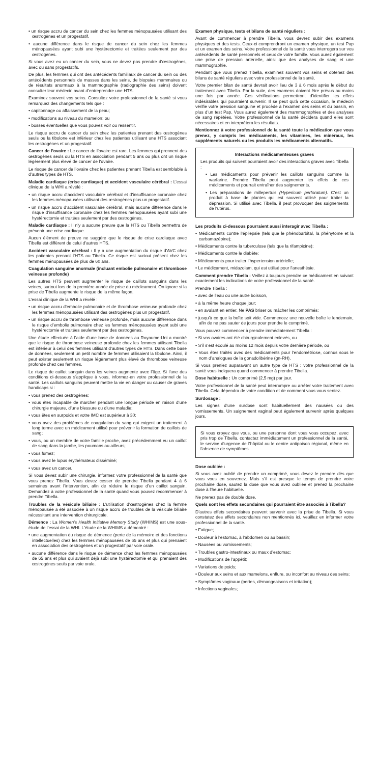• un risque accru de cancer du sein chez les femmes ménopausées utilisant des œstrogènes et un progestatif.
• aucune différence dans le risque de cancer du sein chez les femmes ménopausées ayant subi une hystérectomie et traitées seulement par des œstrogènes.
Si vous avez eu un cancer du sein, vous ne devez pas prendre d’œstrogènes, avec ou sans progestatifs.
De plus, les femmes qui ont des antécédents familiaux de cancer du sein ou des antécédents personnels de masses dans les seins, de biopsies mammaires ou de résultats anormaux à la mammographie (radiographie des seins) doivent consulter leur médecin avant d’entreprendre une HTS.
Examinez souvent vos seins. Consultez votre professionnel de la santé si vous remarquez des changements tels que :
• capitonnage ou affaissement de la peau;
• modifications au niveau du mamelon; ou
• bosses éventuelles que vous pouvez voir ou ressentir.
Le risque accru de cancer du sein chez les patientes prenant des œstrogènes seuls ou la tibolone est inférieur chez les patientes utilisant une HTS associant les œstrogènes et un progestatif.
Cancer de l’ovaire : Le cancer de l’ovaire est rare. Les femmes qui prennent des œstrogènes seuls ou la HTS en association pendant 5 ans ou plus ont un risque légèrement plus élevé de cancer de l’ovaire.
Le risque de cancer de l’ovaire chez les patientes prenant Tibella est semblable à d’autres types de HTS.
Maladie cardiaque (crise cardiaque) et accident vasculaire cérébral : L’essai clinique de la WHI a révélé :
• un risque accru d’accident vasculaire cérébral et d’insuffisance coronaire chez les femmes ménopausées utilisant des œstrogènes plus un progestatif.
• un risque accru d’accident vasculaire cérébral, mais aucune différence dans le risque d’insuffisance coronaire chez les femmes ménopausées ayant subi une hystérectomie et traitées seulement par des œstrogènes.
Maladie cardiaque : Il n’y a aucune preuve que la HTS ou Tibella permettra de prévenir une crise cardiaque.
Aucun élément de preuve ne suggère que le risque de crise cardiaque avec Tibella est différent de celui d’autres HTS.
Accident vasculaire cérébral : Il y a une augmentation du risque d’AVC chez les patientes prenant l’HTS ou Tibella. Ce risque est surtout présent chez les femmes ménopausées de plus de 60 ans.
Coagulation sanguine anormale (incluant embolie pulmonaire et thrombose veineuse profonde)
Les autres HTS peuvent augmenter le risque de caillots sanguins dans les veines, surtout lors de la première année de prise du médicament. On ignore si la prise de Tibella augmente le risque de la même façon.
L’essai clinique de la WHI a révélé :
• un risque accru d’embolie pulmonaire et de thrombose veineuse profonde chez les femmes ménopausées utilisant des œstrogènes plus un progestatif.
• un risque accru de thrombose veineuse profonde, mais aucune différence dans le risque d’embolie pulmonaire chez les femmes ménopausées ayant subi une hystérectomie et traitées seulement par des œstrogènes.
Une étude effectuée à l’aide d’une base de données au Royaume-Uni a montré que le risque de thrombose veineuse profonde chez les femmes utilisant Tibella est inférieur à celui des femmes utilisant d’autres types de HTS. Dans cette base de données, seulement un petit nombre de femmes utilisaient la tibolone. Ainsi, il peut exister seulement un risque légèrement plus élevé de thrombose veineuse profonde chez ces femmes.
Le risque de caillot sanguin dans les veines augmente avec l’âge. Si l’une des conditions ci-dessous s’applique à vous, informez-en votre professionnel de la santé. Les caillots sanguins peuvent mettre la vie en danger ou causer de graves handicaps si :
• vous prenez des œstrogènes;
• vous êtes incapable de marcher pendant une longue période en raison d’une chirurgie majeure, d’une blessure ou d’une maladie;
• vous êtes en surpoids et votre IMC est supérieur à 30;
• vous avez des problèmes de coagulation du sang qui exigent un traitement à long terme avec un médicament utilisé pour prévenir la formation de caillots de sang;
• vous, ou un membre de votre famille proche, avez précédemment eu un caillot de sang dans la jambe, les poumons ou ailleurs;
• vous fumez;
• vous avez le lupus érythémateux disséminé;
• vous avez un cancer.
Si vous devez subir une chirurgie, informez votre professionnel de la santé que vous prenez Tibella. Vous devez cesser de prendre Tibella pendant 4 à 6 semaines avant l’intervention, afin de réduire le risque d’un caillot sanguin. Demandez à votre professionnel de la santé quand vous pouvez recommencer à prendre Tibella.
Troubles de la vésicule biliaire : L’utilisation d’œstrogènes chez la femme ménopausée a été associée à un risque accru de troubles de la vésicule biliaire nécessitant une intervention chirurgicale.
Démence : La Women’s Health Initiative Memory Study (WHIMS) est une sous-étude de l’essai de la WHI. L’étude de la WHIMS a démontré :
• une augmentation du risque de démence (perte de la mémoire et des fonctions intellectuelles) chez les femmes ménopausées de 65 ans et plus qui prenaient en association des œstrogènes et un progestatif par voie orale.
• aucune différence dans le risque de démence chez les femmes ménopausées de 65 ans et plus qui avaient déjà subi une hystérectomie et qui prenaient des œstrogènes seuls par voie orale.
Examen physique, tests et bilans de santé réguliers :
Avant de commencer à prendre Tibella, vous devrez subir des examens physiques et des tests. Ceux-ci comprendront un examen physique, un test Pap et un examen des seins. Votre professionnel de la santé vous interrogera sur vos antécédents de santé personnels et ceux de votre famille. Vous aurez également une prise de pression artérielle, ainsi que des analyses de sang et une mammographie.
Pendant que vous prenez Tibella, examinez souvent vos seins et obtenez des bilans de santé réguliers avec votre professionnel de la santé.
Votre premier bilan de santé devrait avoir lieu de 3 à 6 mois après le début du traitement avec Tibella. Par la suite, des examens doivent être prévus au moins une fois par année. Ces vérifications permettront d’identifier les effets indésirables qui pourraient survenir. Il se peut qu’à cette occasion, le médecin vérifie votre pression sanguine et procède à l’examen des seins et du bassin, en plus d’un test Pap. Vous aurez également des mammographies et des analyses de sang répétées. Votre professionnel de la santé décidera quand elles sont nécessaires et en interprétera les résultats.
Mentionnez à votre professionnel de la santé toute la médication que vous prenez, y compris les médicaments, les vitamines, les minéraux, les suppléments naturels ou les produits les médicaments alternatifs.
Interactions médicamenteuses graves
Les produits qui suivent pourraient avoir des interactions graves avec Tibella :
• Les médicaments pour prévenir les caillots sanguins comme la warfarine. Prendre Tibella peut augmenter les effets de ces médicaments et pourrait entraîner des saignements.
• Les préparations de millepertuis (Hypericum perforatum). C’est un produit à base de plantes qui est souvent utilisé pour traiter la dépression. Si utilisé avec Tibella, il peut provoquer des saignements de l’utérus.
Les produits ci-dessous pourraient aussi interagir avec Tibella :
• Médicaments contre l’épilepsie (tels que le phénobarbital, la phénytoïne et la carbamazépine);
• Médicaments contre la tuberculose (tels que la rifampicine);
• Médicaments contre le diabète;
• Médicaments pour traiter l’hypertension artérielle;
• Le médicament, midazolam, qui est utilisé pour l’anesthésie.
Comment prendre Tibella : Veillez à toujours prendre ce médicament en suivant exactement les indications de votre professionnel de la santé.
Prendre Tibella :
• avec de l’eau ou une autre boisson,
• à la même heure chaque jour;
• en avalant en entier. Ne PAS briser ou mâcher les comprimés;
• jusqu’à ce que la boîte soit vide. Commencez une nouvelle boîte le lendemain, afin de ne pas sauter de jours pour prendre le comprimé.
Vous pouvez commencer à prendre immédiatement Tibella :
• Si vos ovaires ont été chirurgicalement enlevés, ou
• S’il s’est écoulé au moins 12 mois depuis votre dernière période, ou
• Vous êtes traités avec des médicaments pour l’endométriose, connus sous le nom d’analogues de la gonadolibérine (gn-RH).
Si vous preniez auparavant un autre type de HTS : votre professionnel de la santé vous indiquera quand commencer à prendre Tibella.
Dose habituelle : Un comprimé (2,5 mg) par jour.
Votre professionnel de la santé peut interrompre ou arrêter votre traitement avec Tibella. Cela dépendra de votre condition et de comment vous vous sentez.
Surdosage :
Les signes d’une surdose sont habituellement des nausées ou des vomissements. Un saignement vaginal peut également survenir après quelques jours.
Si vous croyez que vous, ou une personne dont vous vous occupez, avec pris trop de Tibella, contactez immédiatement un professionnel de la santé, le service d’urgence de l’hôpital ou le centre antipoison régional, même en l’absence de symptômes.
Dose oubliée :
Si vous avez oublié de prendre un comprimé, vous devez le prendre dès que vous vous en souvenez. Mais s’il est presque le temps de prendre votre prochaine dose, sautez la dose que vous avez oubliée et prenez la prochaine dose à l’heure habituelle.
Ne prenez pas de double dose.
Quels sont les effets secondaires qui pourraient être associés à Tibella?
D’autres effets secondaires peuvent survenir avec la prise de Tibella. Si vous constatez des effets secondaires non mentionnés ici, veuillez en informer votre professionnel de la santé.
• Fatigue;
• Douleur à l’estomac, à l’abdomen ou au bassin;
• Nausées ou vomissements;
• Troubles gastro-intestinaux ou maux d’estomac;
• Modifications de l’appétit;
• Variations de poids;
• Douleur aux seins et aux mamelons, enflure, ou inconfort au niveau des seins;
• Symptômes vaginaux (pertes, démangeaisons et irritation);
• Infections vaginales;